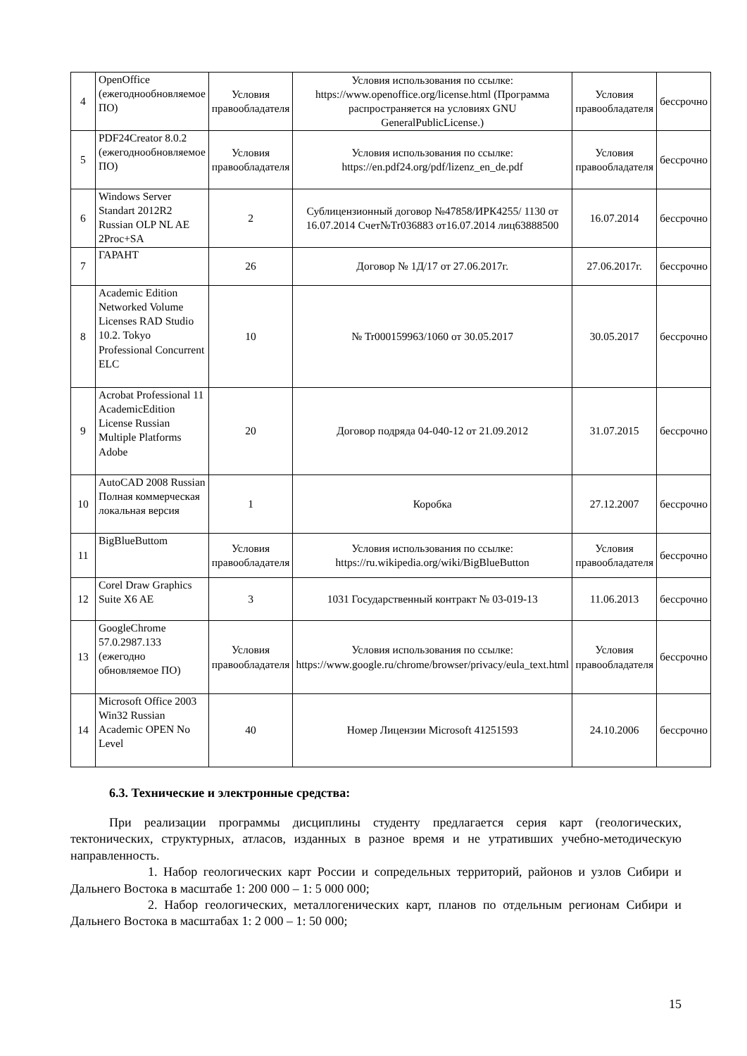| 4 | OpenOffice (ежегоднообновляемое ПО) | Условия правообладателя | Условия использования по ссылке: https://www.openoffice.org/license.html (Программа распространяется на условиях GNU GeneralPublicLicense.) | Условия правообладателя | бессрочно |
| 5 | PDF24Creator 8.0.2 (ежегоднообновляемое ПО) | Условия правообладателя | Условия использования по ссылке: https://en.pdf24.org/pdf/lizenz_en_de.pdf | Условия правообладателя | бессрочно |
| 6 | Windows Server Standart 2012R2 Russian OLP NL AE 2Proc+SA | 2 | Сублицензионный договор №47858/ИРК4255/ 1130 от 16.07.2014 Счет№Tr036883 от16.07.2014 лиц63888500 | 16.07.2014 | бессрочно |
| 7 | ГАРАНТ | 26 | Договор № 1Д/17 от 27.06.2017г. | 27.06.2017г. | бессрочно |
| 8 | Academic Edition Networked Volume Licenses RAD Studio 10.2. Tokyo Professional Concurrent ELC | 10 | № Tr000159963/1060 от 30.05.2017 | 30.05.2017 | бессрочно |
| 9 | Acrobat Professional 11 AcademicEdition License Russian Multiple Platforms Adobe | 20 | Договор подряда 04-040-12 от 21.09.2012 | 31.07.2015 | бессрочно |
| 10 | AutoCAD 2008 Russian Полная коммерческая локальная версия | 1 | Коробка | 27.12.2007 | бессрочно |
| 11 | BigBlueButtom | Условия правообладателя | Условия использования по ссылке: https://ru.wikipedia.org/wiki/BigBlueButton | Условия правообладателя | бессрочно |
| 12 | Corel Draw Graphics Suite X6 AE | 3 | 1031 Государственный контракт № 03-019-13 | 11.06.2013 | бессрочно |
| 13 | GoogleChrome 57.0.2987.133 (ежегодно обновляемое ПО) | Условия правообладателя | Условия использования по ссылке: https://www.google.ru/chrome/browser/privacy/eula_text.html | Условия правообладателя | бессрочно |
| 14 | Microsoft Office 2003 Win32 Russian Academic OPEN No Level | 40 | Номер Лицензии Microsoft 41251593 | 24.10.2006 | бессрочно |
6.3. Технические и электронные средства:
При реализации программы дисциплины студенту предлагается серия карт (геологических, тектонических, структурных, атласов, изданных в разное время и не утративших учебно-методическую направленность.
1. Набор геологических карт России и сопредельных территорий, районов и узлов Сибири и Дальнего Востока в масштабе 1: 200 000 – 1: 5 000 000;
2. Набор геологических, металлогенических карт, планов по отдельным регионам Сибири и Дальнего Востока в масштабах 1: 2 000 – 1: 50 000;
15